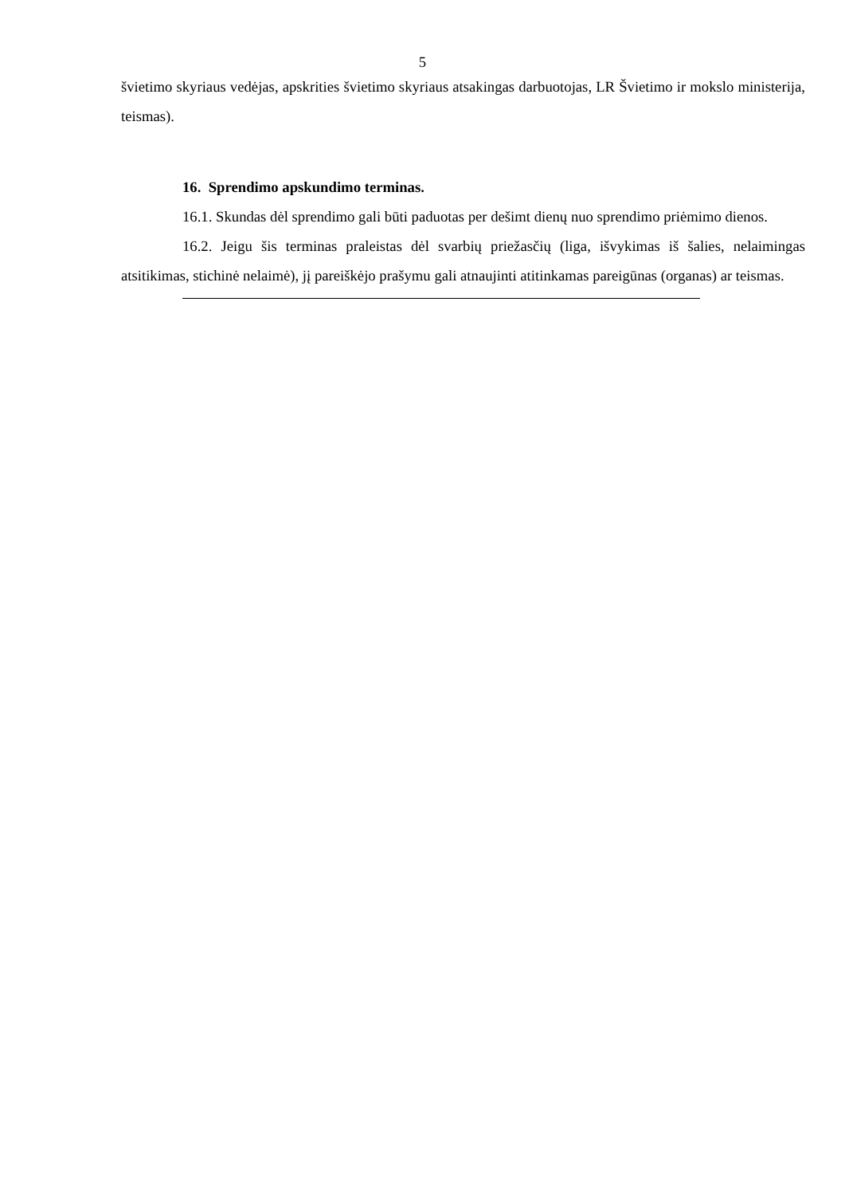5
švietimo skyriaus vedėjas, apskrities švietimo skyriaus atsakingas darbuotojas, LR Švietimo ir mokslo ministerija, teismas).
16. Sprendimo apskundimo terminas.
16.1. Skundas dėl sprendimo gali būti paduotas per dešimt dienų nuo sprendimo priėmimo dienos.
16.2. Jeigu šis terminas praleistas dėl svarbių priežasčių (liga, išvykimas iš šalies, nelaimingas atsitikimas, stichinė nelaimė), jį pareiškėjo prašymu gali atnaujinti atitinkamas pareigūnas (organas) ar teismas.